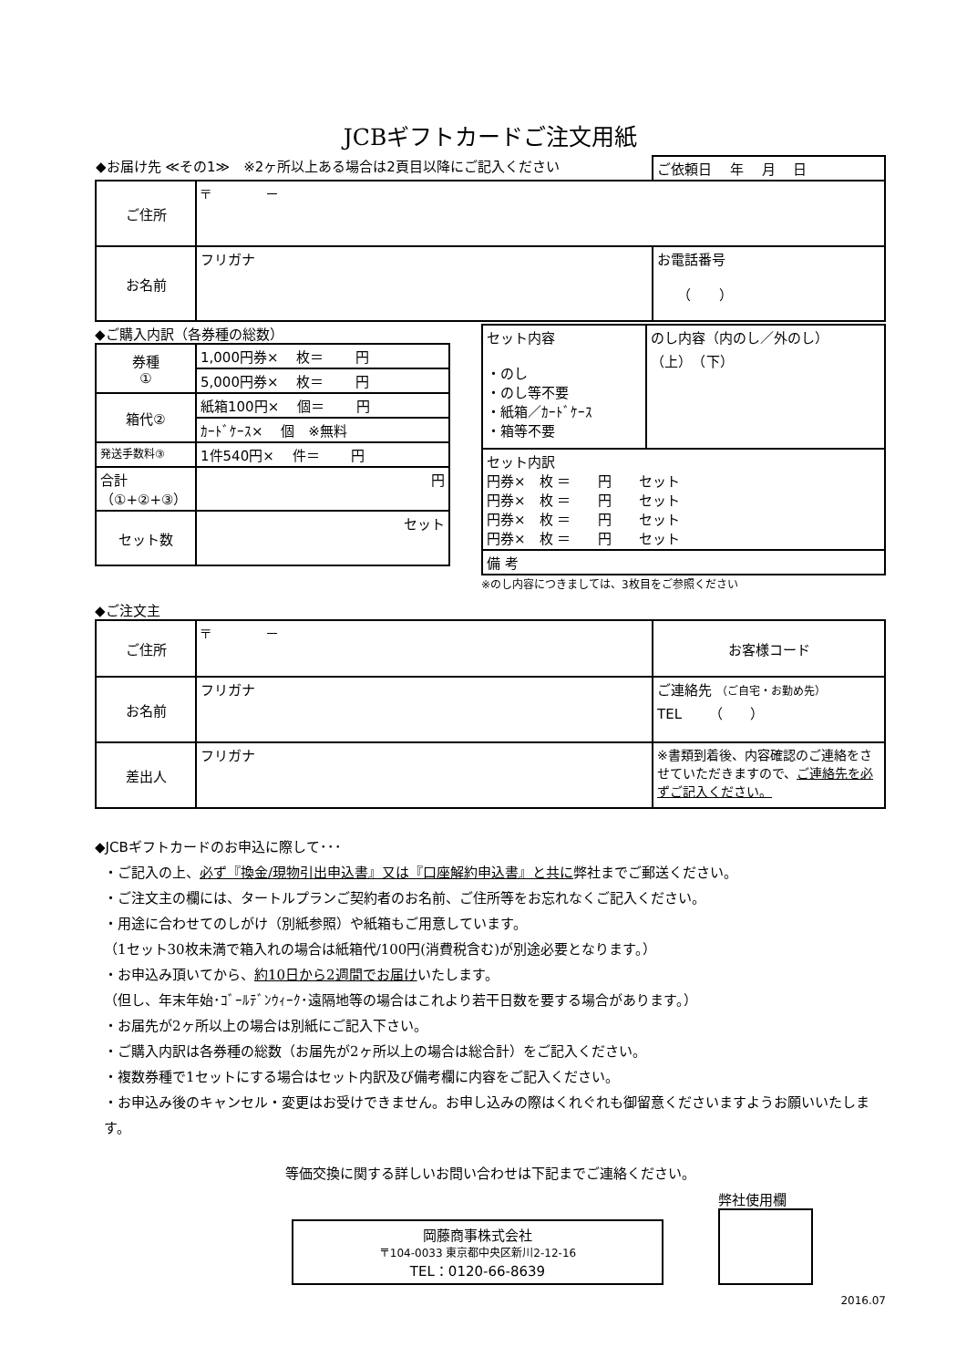JCBギフトカードご注文用紙
| ◆お届け先 ≪その1≫ ※2ヶ所以上ある場合は2頁目以降にご記入ください | | ご依頼日 年 月 日 |
| ご住所 | 〒 － | |
| お名前 | フリガナ | お電話番号 （ ） |
◆ご購入内訳（各券種の総数）
| 券種 ① | 1,000円券× 枚＝ 円 |
| | 5,000円券× 枚＝ 円 |
| 箱代② | 紙箱100円× 個＝ 円 |
| | ｶｰﾄﾞｹｰｽ× 個 ※無料 |
| 発送手数料③ | 1件540円× 件＝ 円 |
| 合計（①+②+③） | 円 |
| セット数 | セット |
| セット内容 ・のし ・のし等不要 ・紙箱／ｶｰﾄﾞｹｰｽ ・箱等不要 | のし内容（内のし／外のし） （上） （下） |
| セット内訳 円券× 枚 ＝ 円 セット 円券× 枚 ＝ 円 セット 円券× 枚 ＝ 円 セット 円券× 枚 ＝ 円 セット | |
| 備 考 | |
※のし内容につきましては、3枚目をご参照ください
◆ご注文主
| ご住所 | 〒 － | お客様コード |
| お名前 | フリガナ | ご連絡先 （ご自宅・お勤め先） TEL （ ） |
| 差出人 | フリガナ | ※書類到着後、内容確認のご連絡をさせていただきますので、 ご連絡先を必ずご記入ください。 |
◆JCBギフトカードのお申込に際して･･･
・ご記入の上、必ず『換金/現物引出申込書』又は『口座解約申込書』と共に弊社までご郵送ください。
・ご注文主の欄には、タートルプランご契約者のお名前、ご住所等をお忘れなくご記入ください。
・用途に合わせてのしがけ（別紙参照）や紙箱もご用意しています。
（1セット30枚未満で箱入れの場合は紙箱代/100円(消費税含む)が別途必要となります。）
・お申込み頂いてから、約10日から2週間でお届けいたします。
（但し、年末年始･ｺﾞｰﾙﾃﾞﾝｳｨｰｸ･遠隔地等の場合はこれより若干日数を要する場合があります。）
・お届先が2ヶ所以上の場合は別紙にご記入下さい。
・ご購入内訳は各券種の総数（お届先が2ヶ所以上の場合は総合計）をご記入ください。
・複数券種で1セットにする場合はセット内訳及び備考欄に内容をご記入ください。
・お申込み後のキャンセル・変更はお受けできません。お申し込みの際はくれぐれも御留意くださいますようお願いいたします。
等価交換に関する詳しいお問い合わせは下記までご連絡ください。
岡藤商事株式会社
〒104-0033 東京都中央区新川2-12-16
TEL：0120-66-8639
弊社使用欄
2016.07